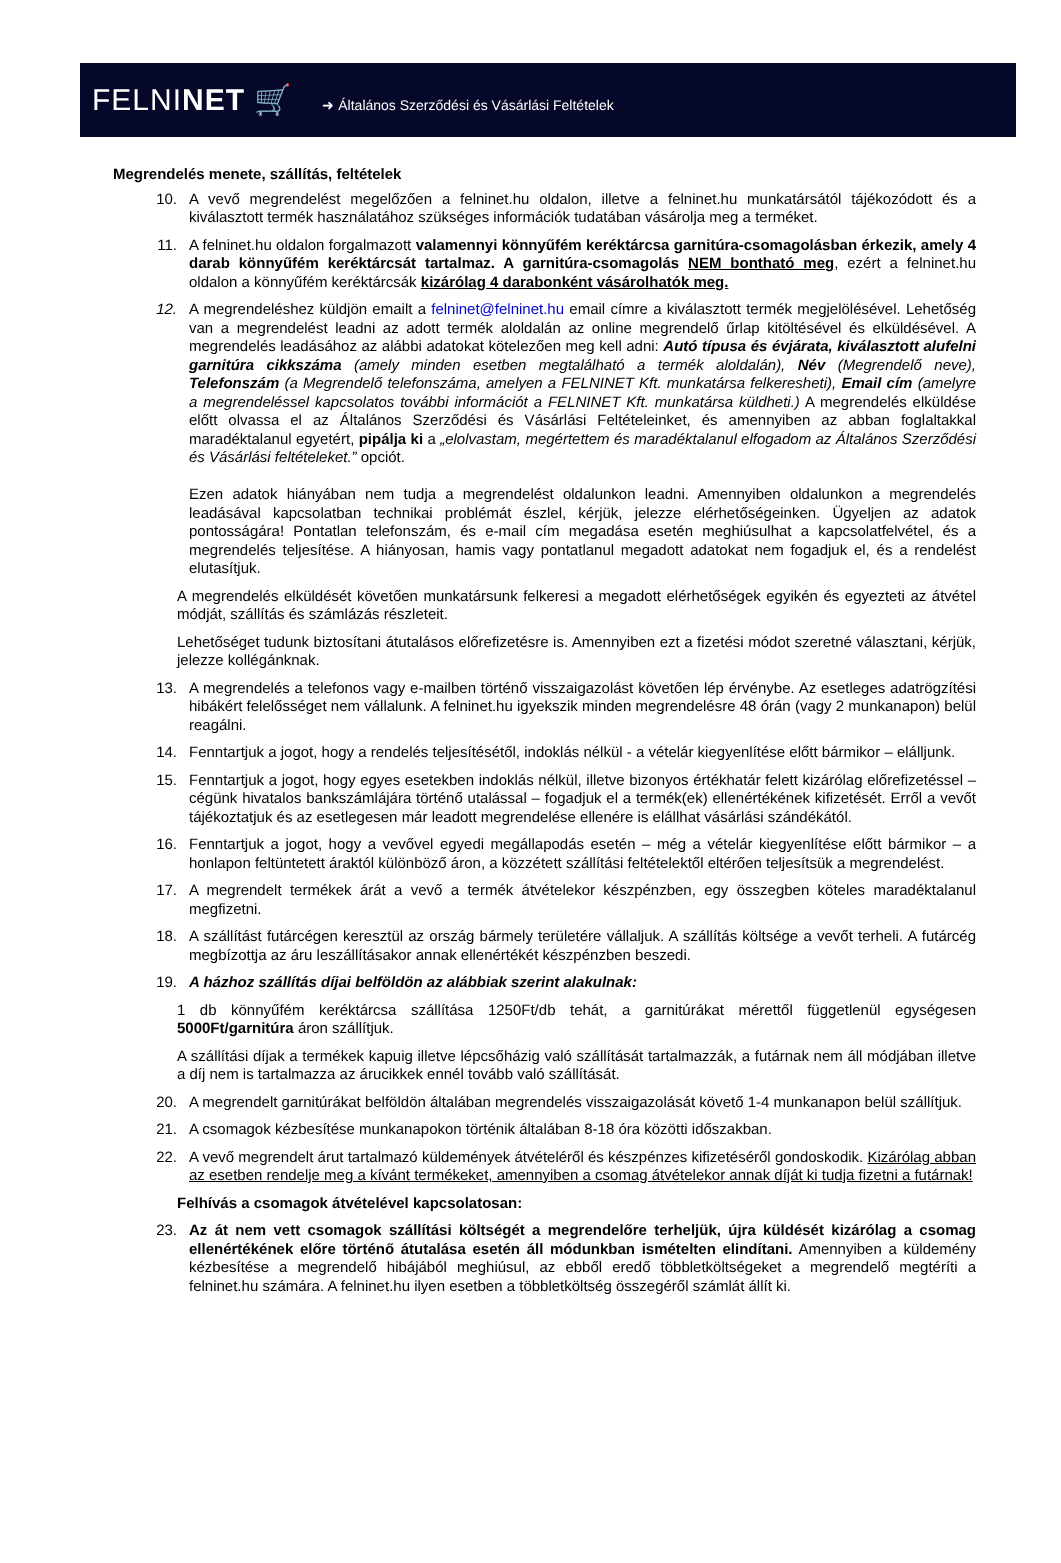FELNINET 🛒 ➜ Általános Szerződési és Vásárlási Feltételek
Megrendelés menete, szállítás, feltételek
10. A vevő megrendelést megelőzően a felninet.hu oldalon, illetve a felninet.hu munkatársától tájékozódott és a kiválasztott termék használatához szükséges információk tudatában vásárolja meg a terméket.
11. A felninet.hu oldalon forgalmazott valamennyi könnyűfém keréktárcsa garnitúra-csomagolásban érkezik, amely 4 darab könnyűfém keréktárcsát tartalmaz. A garnitúra-csomagolás NEM bontható meg, ezért a felninet.hu oldalon a könnyűfém keréktárcsák kizárólag 4 darabonként vásárolhatók meg.
12. A megrendeléshez küldjön emailt a felninet@felninet.hu email címre a kiválasztott termék megjelölésével. Lehetőség van a megrendelést leadni az adott termék aloldalán az online megrendelő űrlap kitöltésével és elküldésével. A megrendelés leadásához az alábbi adatokat kötelezően meg kell adni: Autó típusa és évjárata, kiválasztott alufelni garnitúra cikkszáma (amely minden esetben megtalálható a termék aloldalán), Név (Megrendelő neve), Telefonszám (a Megrendelő telefonszáma, amelyen a FELNINET Kft. munkatársa felkeresheti), Email cím (amelyre a megrendeléssel kapcsolatos további információt a FELNINET Kft. munkatársa küldheti.) A megrendelés elküldése előtt olvassa el az Általános Szerződési és Vásárlási Feltételeinket, és amennyiben az abban foglaltakkal maradéktalanul egyetért, pipálja ki a „elolvastam, megértettem és maradéktalanul elfogadom az Általános Szerződési és Vásárlási feltételeket.” opciót.
Ezen adatok hiányában nem tudja a megrendelést oldalunkon leadni. Amennyiben oldalunkon a megrendelés leadásával kapcsolatban technikai problémát észlel, kérjük, jelezze elérhetőségeinken. Ügyeljen az adatok pontosságára! Pontatlan telefonszám, és e-mail cím megadása esetén meghiúsulhat a kapcsolatfelvétel, és a megrendelés teljesítése. A hiányosan, hamis vagy pontatlanul megadott adatokat nem fogadjuk el, és a rendelést elutasítjuk.
A megrendelés elküldését követően munkatársunk felkeresi a megadott elérhetőségek egyikén és egyezteti az átvétel módját, szállítás és számlázás részleteit.
Lehetőséget tudunk biztosítani átutalásos előrefizetésre is. Amennyiben ezt a fizetési módot szeretné választani, kérjük, jelezze kollégánknak.
13. A megrendelés a telefonos vagy e-mailben történő visszaigazolást követően lép érvénybe. Az esetleges adatrögzítési hibákért felelősséget nem vállalunk. A felninet.hu igyekszik minden megrendelésre 48 órán (vagy 2 munkanapon) belül reagálni.
14. Fenntartjuk a jogot, hogy a rendelés teljesítésétől, indoklás nélkül - a vételár kiegyenlítése előtt bármikor – elálljunk.
15. Fenntartjuk a jogot, hogy egyes esetekben indoklás nélkül, illetve bizonyos értékhatár felett kizárólag előrefizetéssel – cégünk hivatalos bankszámlájára történő utalással – fogadjuk el a termék(ek) ellenértékének kifizetését. Erről a vevőt tájékoztatjuk és az esetlegesen már leadott megrendelése ellenére is elállhat vásárlási szándékától.
16. Fenntartjuk a jogot, hogy a vevővel egyedi megállapodás esetén – még a vételár kiegyenlítése előtt bármikor – a honlapon feltüntetett áraktól különböző áron, a közzétett szállítási feltételektől eltérően teljesítsük a megrendelést.
17. A megrendelt termékek árát a vevő a termék átvételekor készpénzben, egy összegben köteles maradéktalanul megfizetni.
18. A szállítást futárcégen keresztül az ország bármely területére vállaljuk. A szállítás költsége a vevőt terheli. A futárcég megbízottja az áru leszállításakor annak ellenértékét készpénzben beszedi.
19. A házhoz szállítás díjai belföldön az alábbiak szerint alakulnak:
1 db könnyűfém keréktárcsa szállítása 1250Ft/db tehát, a garnitúrákat mérettől függetlenül egységesen 5000Ft/garnitúra áron szállítjuk.
A szállítási díjak a termékek kapuig illetve lépcsőházig való szállítását tartalmazzák, a futárnak nem áll módjában illetve a díj nem is tartalmazza az árucikkek ennél tovább való szállítását.
20. A megrendelt garnitúrákat belföldön általában megrendelés visszaigazolását követő 1-4 munkanapon belül szállítjuk.
21. A csomagok kézbesítése munkanapokon történik általában 8-18 óra közötti időszakban.
22. A vevő megrendelt árut tartalmazó küldemények átvételéről és készpénzes kifizetéséről gondoskodik. Kizárólag abban az esetben rendelje meg a kívánt termékeket, amennyiben a csomag átvételekor annak díját ki tudja fizetni a futárnak!
Felhívás a csomagok átvételével kapcsolatosan:
23. Az át nem vett csomagok szállítási költségét a megrendelőre terheljük, újra küldését kizárólag a csomag ellenértékének előre történő átutalása esetén áll módunkban ismételten elindítani. Amennyiben a küldemény kézbesítése a megrendelő hibájából meghiúsul, az ebből eredő többletköltségeket a megrendelő megtéríti a felninet.hu számára. A felninet.hu ilyen esetben a többletköltség összegéről számlát állít ki.